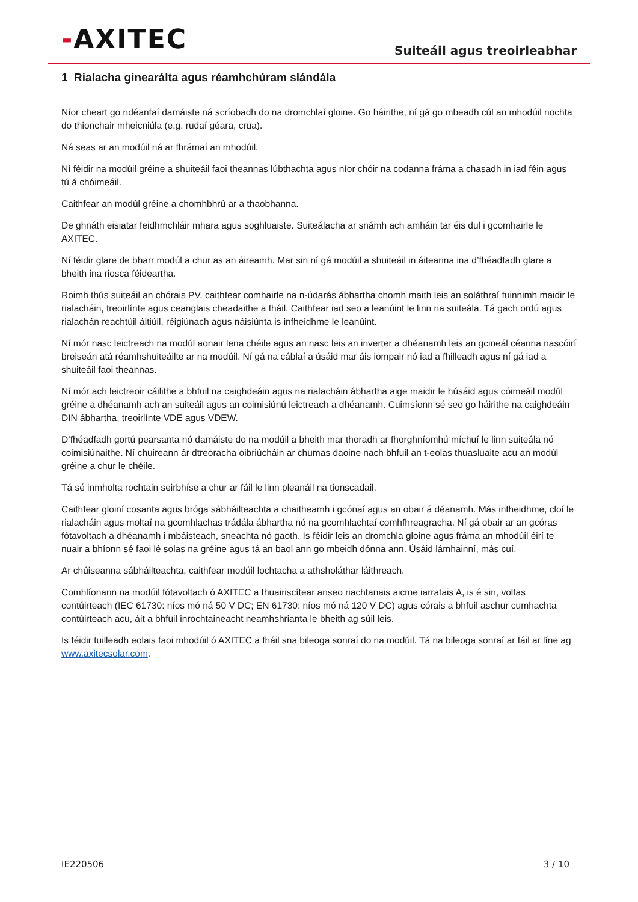-AXITEC
Suiteáil agus treoirleabhar
1 Rialacha ginearálta agus réamhchúram slándála
Níor cheart go ndéanfaí damáiste ná scríobadh do na dromchlaí gloine. Go háirithe, ní gá go mbeadh cúl an mhodúil nochta do thionchair mheicniúla (e.g. rudaí géara, crua).
Ná seas ar an modúil ná ar fhrámaí an mhodúil.
Ní féidir na modúil gréine a shuiteáil faoi theannas lúbthachta agus níor chóir na codanna fráma a chasadh in iad féin agus tú á chóimeáil.
Caithfear an modúl gréine a chomhbhrú ar a thaobhanna.
De ghnáth eisiatar feidhmchláir mhara agus soghluaiste. Suiteálacha ar snámh ach amháin tar éis dul i gcomhairle le AXITEC.
Ní féidir glare de bharr modúl a chur as an áireamh. Mar sin ní gá modúil a shuiteáil in áiteanna ina d’fhéadfadh glare a bheith ina riosca féideartha.
Roimh thús suiteáil an chórais PV, caithfear comhairle na n-údarás ábhartha chomh maith leis an soláthraí fuinnimh maidir le rialacháin, treoirlínte agus ceanglais cheadaithe a fháil. Caithfear iad seo a leanúint le linn na suiteála. Tá gach ordú agus rialachán reachtúil áitiúil, réigiúnach agus náisiúnta is infheidhme le leanúint.
Ní mór nasc leictreach na modúl aonair lena chéile agus an nasc leis an inverter a dhéanamh leis an gcineál céanna nascóirí breiseán atá réamhshuiteáilte ar na modúil. Ní gá na cáblaí a úsáid mar áis iompair nó iad a fhilleadh agus ní gá iad a shuiteáil faoi theannas.
Ní mór ach leictreoir cáilithe a bhfuil na caighdeáin agus na rialacháin ábhartha aige maidir le húsáid agus cóimeáil modúl gréine a dhéanamh ach an suiteáil agus an coimisiúnú leictreach a dhéanamh. Cuimsíonn sé seo go háirithe na caighdeáin DIN ábhartha, treoirlínte VDE agus VDEW.
D’fhéadfadh gortú pearsanta nó damáiste do na modúil a bheith mar thoradh ar fhorghníomhú míchuí le linn suiteála nó coimisiúnaithe. Ní chuireann ár dtreoracha oibriúcháin ar chumas daoine nach bhfuil an t-eolas thuasluaite acu an modúl gréine a chur le chéile.
Tá sé inmholta rochtain seirbhíse a chur ar fáil le linn pleanáil na tionscadail.
Caithfear gloiní cosanta agus bróga sábháilteachta a chaitheamh i gcónaí agus an obair á déanamh. Más infheidhme, cloí le rialacháin agus moltaí na gcomhlachas trádála ábhartha nó na gcomhlachtaí comhfhreagracha. Ní gá obair ar an gcóras fótavoltach a dhéanamh i mbáisteach, sneachta nó gaoth. Is féidir leis an dromchla gloine agus fráma an mhodúil éirí te nuair a bhíonn sé faoi lé solas na gréine agus tá an baol ann go mbeidh dónna ann. Úsáid lámhainní, más cuí.
Ar chúiseanna sábháilteachta, caithfear modúil lochtacha a athsholáthar láithreach.
Comhlíonann na modúil fótavoltach ó AXITEC a thuairiscítear anseo riachtanais aicme iarratais A, is é sin, voltas contúirteach (IEC 61730: níos mó ná 50 V DC; EN 61730: níos mó ná 120 V DC) agus córais a bhfuil aschur cumhachta contúirteach acu, áit a bhfuil inrochtaineacht neamhshrianta le bheith ag súil leis.
Is féidir tuilleadh eolais faoi mhodúil ó AXITEC a fháil sna bileoga sonraí do na modúil. Tá na bileoga sonraí ar fáil ar líne ag www.axitecsolar.com.
IE220506 3 / 10